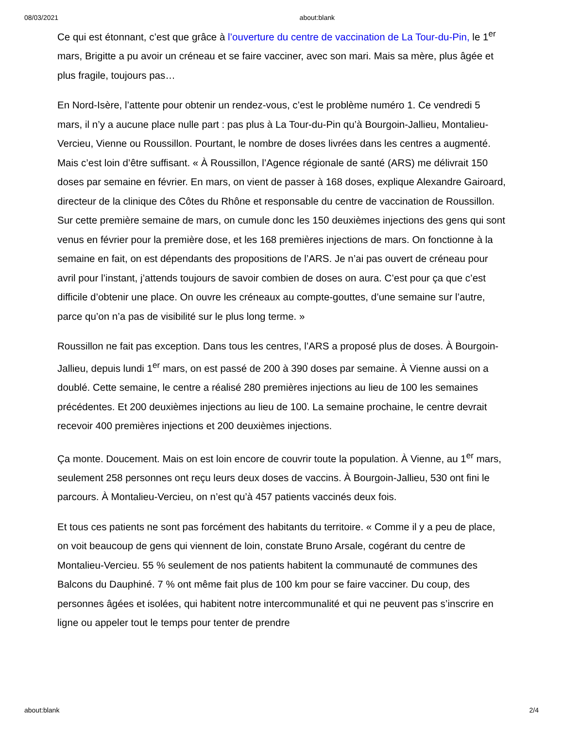08/03/2021 about:blank
Ce qui est étonnant, c’est que grâce à l’ouverture du centre de vaccination de La Tour-du-Pin, le 1<sup>er</sup> mars, Brigitte a pu avoir un créneau et se faire vacciner, avec son mari. Mais sa mère, plus âgée et plus fragile, toujours pas…
En Nord-Isère, l’attente pour obtenir un rendez-vous, c’est le problème numéro 1. Ce vendredi 5 mars, il n’y a aucune place nulle part : pas plus à La Tour-du-Pin qu’à Bourgoin-Jallieu, Montalieu-Vercieu, Vienne ou Roussillon. Pourtant, le nombre de doses livrées dans les centres a augmenté. Mais c’est loin d’être suffisant. « À Roussillon, l’Agence régionale de santé (ARS) me délivrait 150 doses par semaine en février. En mars, on vient de passer à 168 doses, explique Alexandre Gairoard, directeur de la clinique des Côtes du Rhône et responsable du centre de vaccination de Roussillon. Sur cette première semaine de mars, on cumule donc les 150 deuxièmes injections des gens qui sont venus en février pour la première dose, et les 168 premières injections de mars. On fonctionne à la semaine en fait, on est dépendants des propositions de l’ARS. Je n’ai pas ouvert de créneau pour avril pour l’instant, j’attends toujours de savoir combien de doses on aura. C’est pour ça que c’est difficile d’obtenir une place. On ouvre les créneaux au compte-gouttes, d’une semaine sur l’autre, parce qu’on n’a pas de visibilité sur le plus long terme. »
Roussillon ne fait pas exception. Dans tous les centres, l’ARS a proposé plus de doses. À Bourgoin-Jallieu, depuis lundi 1<sup>er</sup> mars, on est passé de 200 à 390 doses par semaine. À Vienne aussi on a doublé. Cette semaine, le centre a réalisé 280 premières injections au lieu de 100 les semaines précédentes. Et 200 deuxièmes injections au lieu de 100. La semaine prochaine, le centre devrait recevoir 400 premières injections et 200 deuxièmes injections.
Ça monte. Doucement. Mais on est loin encore de couvrir toute la population. À Vienne, au 1<sup>er</sup> mars, seulement 258 personnes ont reçu leurs deux doses de vaccins. À Bourgoin-Jallieu, 530 ont fini le parcours. À Montalieu-Vercieu, on n’est qu’à 457 patients vaccinés deux fois.
Et tous ces patients ne sont pas forcément des habitants du territoire. « Comme il y a peu de place, on voit beaucoup de gens qui viennent de loin, constate Bruno Arsale, cogérant du centre de Montalieu-Vercieu. 55 % seulement de nos patients habitent la communauté de communes des Balcons du Dauphiné. 7 % ont même fait plus de 100 km pour se faire vacciner. Du coup, des personnes âgées et isolées, qui habitent notre intercommunalité et qui ne peuvent pas s’inscrire en ligne ou appeler tout le temps pour tenter de prendre
about:blank 2/4